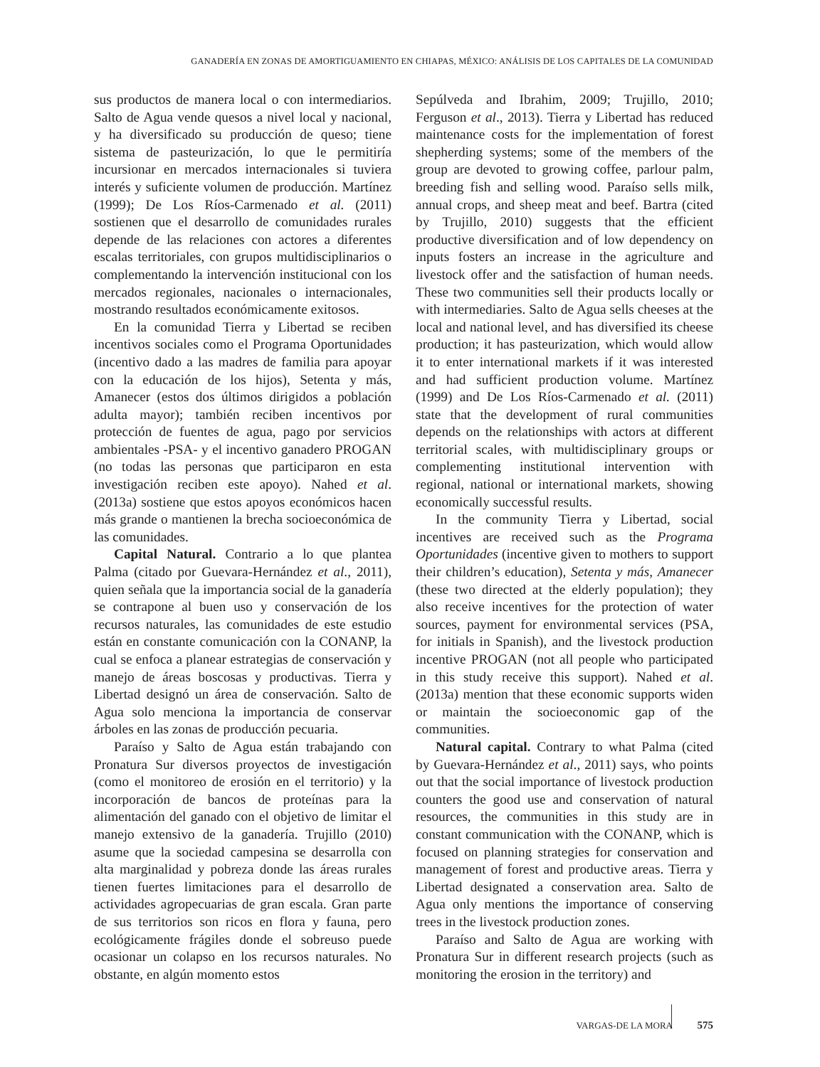GANADERÍA EN ZONAS DE AMORTIGUAMIENTO EN CHIAPAS, MÉXICO: ANÁLISIS DE LOS CAPITALES DE LA COMUNIDAD
sus productos de manera local o con intermediarios. Salto de Agua vende quesos a nivel local y nacional, y ha diversificado su producción de queso; tiene sistema de pasteurización, lo que le permitiría incursionar en mercados internacionales si tuviera interés y suficiente volumen de producción. Martínez (1999); De Los Ríos-Carmenado et al. (2011) sostienen que el desarrollo de comunidades rurales depende de las relaciones con actores a diferentes escalas territoriales, con grupos multidisciplinarios o complementando la intervención institucional con los mercados regionales, nacionales o internacionales, mostrando resultados económicamente exitosos.
En la comunidad Tierra y Libertad se reciben incentivos sociales como el Programa Oportunidades (incentivo dado a las madres de familia para apoyar con la educación de los hijos), Setenta y más, Amanecer (estos dos últimos dirigidos a población adulta mayor); también reciben incentivos por protección de fuentes de agua, pago por servicios ambientales -PSA- y el incentivo ganadero PROGAN (no todas las personas que participaron en esta investigación reciben este apoyo). Nahed et al. (2013a) sostiene que estos apoyos económicos hacen más grande o mantienen la brecha socioeconómica de las comunidades.
Capital Natural. Contrario a lo que plantea Palma (citado por Guevara-Hernández et al., 2011), quien señala que la importancia social de la ganadería se contrapone al buen uso y conservación de los recursos naturales, las comunidades de este estudio están en constante comunicación con la CONANP, la cual se enfoca a planear estrategias de conservación y manejo de áreas boscosas y productivas. Tierra y Libertad designó un área de conservación. Salto de Agua solo menciona la importancia de conservar árboles en las zonas de producción pecuaria.
Paraíso y Salto de Agua están trabajando con Pronatura Sur diversos proyectos de investigación (como el monitoreo de erosión en el territorio) y la incorporación de bancos de proteínas para la alimentación del ganado con el objetivo de limitar el manejo extensivo de la ganadería. Trujillo (2010) asume que la sociedad campesina se desarrolla con alta marginalidad y pobreza donde las áreas rurales tienen fuertes limitaciones para el desarrollo de actividades agropecuarias de gran escala. Gran parte de sus territorios son ricos en flora y fauna, pero ecológicamente frágiles donde el sobreuso puede ocasionar un colapso en los recursos naturales. No obstante, en algún momento estos
Sepúlveda and Ibrahim, 2009; Trujillo, 2010; Ferguson et al., 2013). Tierra y Libertad has reduced maintenance costs for the implementation of forest shepherding systems; some of the members of the group are devoted to growing coffee, parlour palm, breeding fish and selling wood. Paraíso sells milk, annual crops, and sheep meat and beef. Bartra (cited by Trujillo, 2010) suggests that the efficient productive diversification and of low dependency on inputs fosters an increase in the agriculture and livestock offer and the satisfaction of human needs. These two communities sell their products locally or with intermediaries. Salto de Agua sells cheeses at the local and national level, and has diversified its cheese production; it has pasteurization, which would allow it to enter international markets if it was interested and had sufficient production volume. Martínez (1999) and De Los Ríos-Carmenado et al. (2011) state that the development of rural communities depends on the relationships with actors at different territorial scales, with multidisciplinary groups or complementing institutional intervention with regional, national or international markets, showing economically successful results.
In the community Tierra y Libertad, social incentives are received such as the Programa Oportunidades (incentive given to mothers to support their children’s education), Setenta y más, Amanecer (these two directed at the elderly population); they also receive incentives for the protection of water sources, payment for environmental services (PSA, for initials in Spanish), and the livestock production incentive PROGAN (not all people who participated in this study receive this support). Nahed et al. (2013a) mention that these economic supports widen or maintain the socioeconomic gap of the communities.
Natural capital. Contrary to what Palma (cited by Guevara-Hernández et al., 2011) says, who points out that the social importance of livestock production counters the good use and conservation of natural resources, the communities in this study are in constant communication with the CONANP, which is focused on planning strategies for conservation and management of forest and productive areas. Tierra y Libertad designated a conservation area. Salto de Agua only mentions the importance of conserving trees in the livestock production zones.
Paraíso and Salto de Agua are working with Pronatura Sur in different research projects (such as monitoring the erosion in the territory) and
VARGAS-DE LA MORA 575